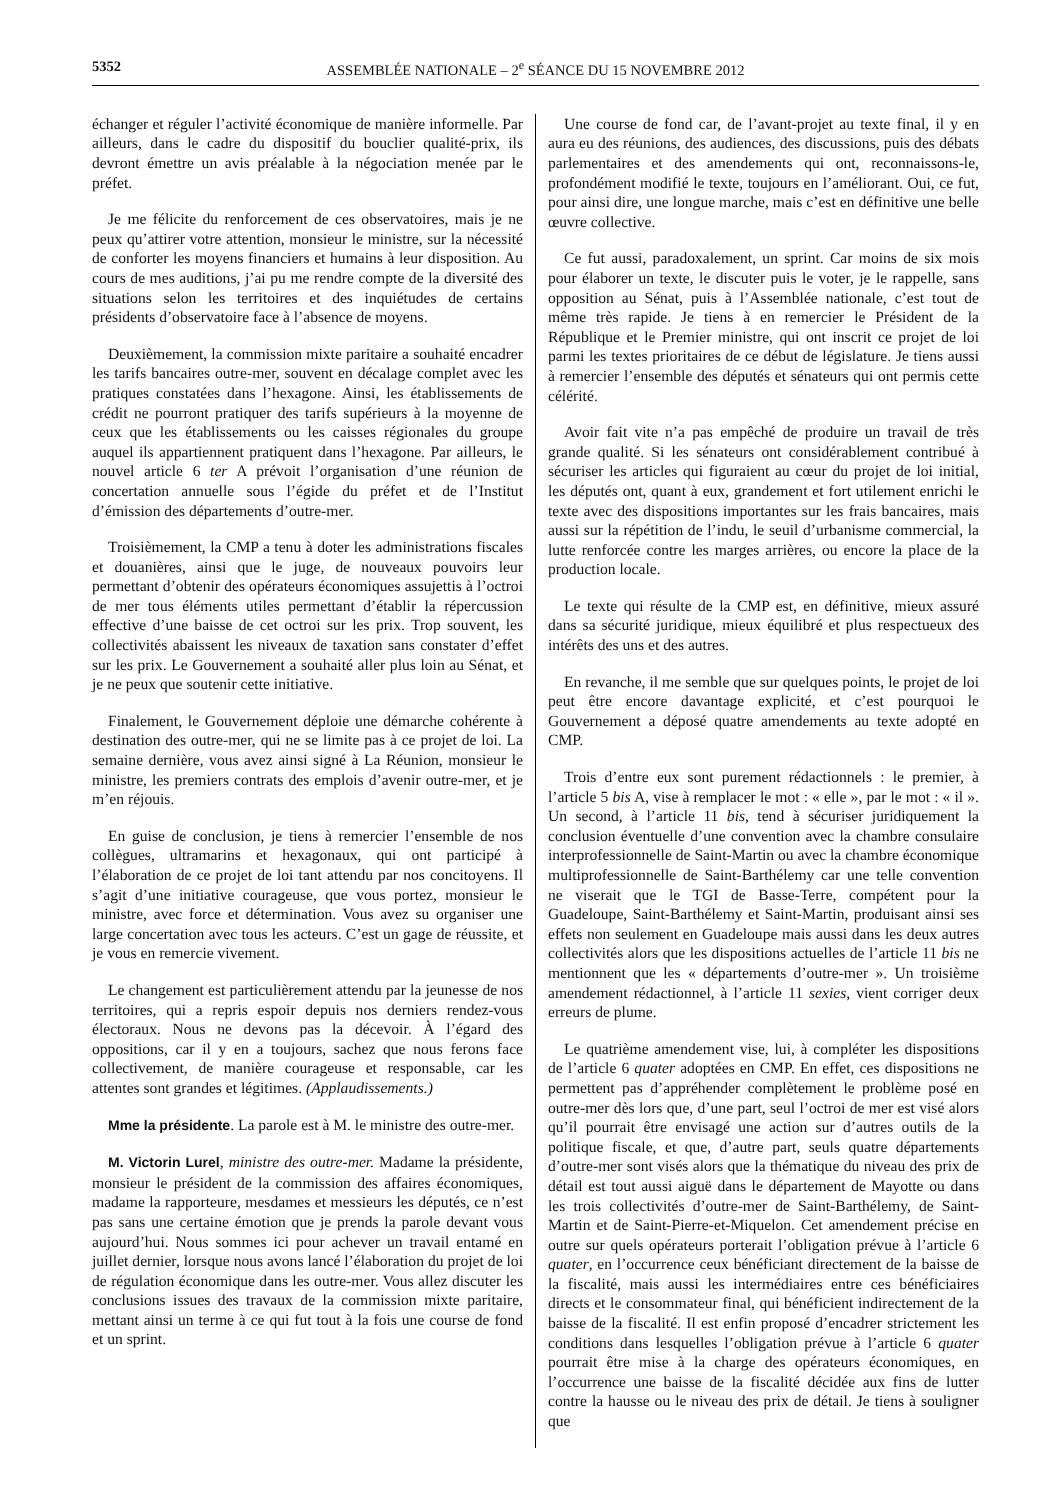5352 ASSEMBLÉE NATIONALE – 2<sup>e</sup> SÉANCE DU 15 NOVEMBRE 2012
échanger et réguler l’activité économique de manière informelle. Par ailleurs, dans le cadre du dispositif du bouclier qualité-prix, ils devront émettre un avis préalable à la négociation menée par le préfet.
Je me félicite du renforcement de ces observatoires, mais je ne peux qu’attirer votre attention, monsieur le ministre, sur la nécessité de conforter les moyens financiers et humains à leur disposition. Au cours de mes auditions, j’ai pu me rendre compte de la diversité des situations selon les territoires et des inquiétudes de certains présidents d’observatoire face à l’absence de moyens.
Deuxièmement, la commission mixte paritaire a souhaité encadrer les tarifs bancaires outre-mer, souvent en décalage complet avec les pratiques constatées dans l’hexagone. Ainsi, les établissements de crédit ne pourront pratiquer des tarifs supérieurs à la moyenne de ceux que les établissements ou les caisses régionales du groupe auquel ils appartiennent pratiquent dans l’hexagone. Par ailleurs, le nouvel article 6 ter A prévoit l’organisation d’une réunion de concertation annuelle sous l’égide du préfet et de l’Institut d’émission des départements d’outre-mer.
Troisièmement, la CMP a tenu à doter les administrations fiscales et douanières, ainsi que le juge, de nouveaux pouvoirs leur permettant d’obtenir des opérateurs économiques assujettis à l’octroi de mer tous éléments utiles permettant d’établir la répercussion effective d’une baisse de cet octroi sur les prix. Trop souvent, les collectivités abaissent les niveaux de taxation sans constater d’effet sur les prix. Le Gouvernement a souhaité aller plus loin au Sénat, et je ne peux que soutenir cette initiative.
Finalement, le Gouvernement déploie une démarche cohérente à destination des outre-mer, qui ne se limite pas à ce projet de loi. La semaine dernière, vous avez ainsi signé à La Réunion, monsieur le ministre, les premiers contrats des emplois d’avenir outre-mer, et je m’en réjouis.
En guise de conclusion, je tiens à remercier l’ensemble de nos collègues, ultramarins et hexagonaux, qui ont participé à l’élaboration de ce projet de loi tant attendu par nos concitoyens. Il s’agit d’une initiative courageuse, que vous portez, monsieur le ministre, avec force et détermination. Vous avez su organiser une large concertation avec tous les acteurs. C’est un gage de réussite, et je vous en remercie vivement.
Le changement est particulièrement attendu par la jeunesse de nos territoires, qui a repris espoir depuis nos derniers rendez-vous électoraux. Nous ne devons pas la décevoir. À l’égard des oppositions, car il y en a toujours, sachez que nous ferons face collectivement, de manière courageuse et responsable, car les attentes sont grandes et légitimes. (Applaudissements.)
Mme la présidente. La parole est à M. le ministre des outre-mer.
M. Victorin Lurel, ministre des outre-mer. Madame la présidente, monsieur le président de la commission des affaires économiques, madame la rapporteure, mesdames et messieurs les députés, ce n’est pas sans une certaine émotion que je prends la parole devant vous aujourd’hui. Nous sommes ici pour achever un travail entamé en juillet dernier, lorsque nous avons lancé l’élaboration du projet de loi de régulation économique dans les outre-mer. Vous allez discuter les conclusions issues des travaux de la commission mixte paritaire, mettant ainsi un terme à ce qui fut tout à la fois une course de fond et un sprint.
Une course de fond car, de l’avant-projet au texte final, il y en aura eu des réunions, des audiences, des discussions, puis des débats parlementaires et des amendements qui ont, reconnaissons-le, profondément modifié le texte, toujours en l’améliorant. Oui, ce fut, pour ainsi dire, une longue marche, mais c’est en définitive une belle œuvre collective.
Ce fut aussi, paradoxalement, un sprint. Car moins de six mois pour élaborer un texte, le discuter puis le voter, je le rappelle, sans opposition au Sénat, puis à l’Assemblée nationale, c’est tout de même très rapide. Je tiens à en remercier le Président de la République et le Premier ministre, qui ont inscrit ce projet de loi parmi les textes prioritaires de ce début de législature. Je tiens aussi à remercier l’ensemble des députés et sénateurs qui ont permis cette célérité.
Avoir fait vite n’a pas empêché de produire un travail de très grande qualité. Si les sénateurs ont considérablement contribué à sécuriser les articles qui figuraient au cœur du projet de loi initial, les députés ont, quant à eux, grandement et fort utilement enrichi le texte avec des dispositions importantes sur les frais bancaires, mais aussi sur la répétition de l’indu, le seuil d’urbanisme commercial, la lutte renforcée contre les marges arrières, ou encore la place de la production locale.
Le texte qui résulte de la CMP est, en définitive, mieux assuré dans sa sécurité juridique, mieux équilibré et plus respectueux des intérêts des uns et des autres.
En revanche, il me semble que sur quelques points, le projet de loi peut être encore davantage explicité, et c’est pourquoi le Gouvernement a déposé quatre amendements au texte adopté en CMP.
Trois d’entre eux sont purement rédactionnels : le premier, à l’article 5 bis A, vise à remplacer le mot : « elle », par le mot : « il ». Un second, à l’article 11 bis, tend à sécuriser juridiquement la conclusion éventuelle d’une convention avec la chambre consulaire interprofessionnelle de Saint-Martin ou avec la chambre économique multiprofessionnelle de Saint-Barthélemy car une telle convention ne viserait que le TGI de Basse-Terre, compétent pour la Guadeloupe, Saint-Barthélemy et Saint-Martin, produisant ainsi ses effets non seulement en Guadeloupe mais aussi dans les deux autres collectivités alors que les dispositions actuelles de l’article 11 bis ne mentionnent que les « départements d’outre-mer ». Un troisième amendement rédactionnel, à l’article 11 sexies, vient corriger deux erreurs de plume.
Le quatrième amendement vise, lui, à compléter les dispositions de l’article 6 quater adoptées en CMP. En effet, ces dispositions ne permettent pas d’appréhender complètement le problème posé en outre-mer dès lors que, d’une part, seul l’octroi de mer est visé alors qu’il pourrait être envisagé une action sur d’autres outils de la politique fiscale, et que, d’autre part, seuls quatre départements d’outre-mer sont visés alors que la thématique du niveau des prix de détail est tout aussi aiguë dans le département de Mayotte ou dans les trois collectivités d’outre-mer de Saint-Barthélemy, de Saint-Martin et de Saint-Pierre-et-Miquelon. Cet amendement précise en outre sur quels opérateurs porterait l’obligation prévue à l’article 6 quater, en l’occurrence ceux bénéficiant directement de la baisse de la fiscalité, mais aussi les intermédiaires entre ces bénéficiaires directs et le consommateur final, qui bénéficient indirectement de la baisse de la fiscalité. Il est enfin proposé d’encadrer strictement les conditions dans lesquelles l’obligation prévue à l’article 6 quater pourrait être mise à la charge des opérateurs économiques, en l’occurrence une baisse de la fiscalité décidée aux fins de lutter contre la hausse ou le niveau des prix de détail. Je tiens à souligner que